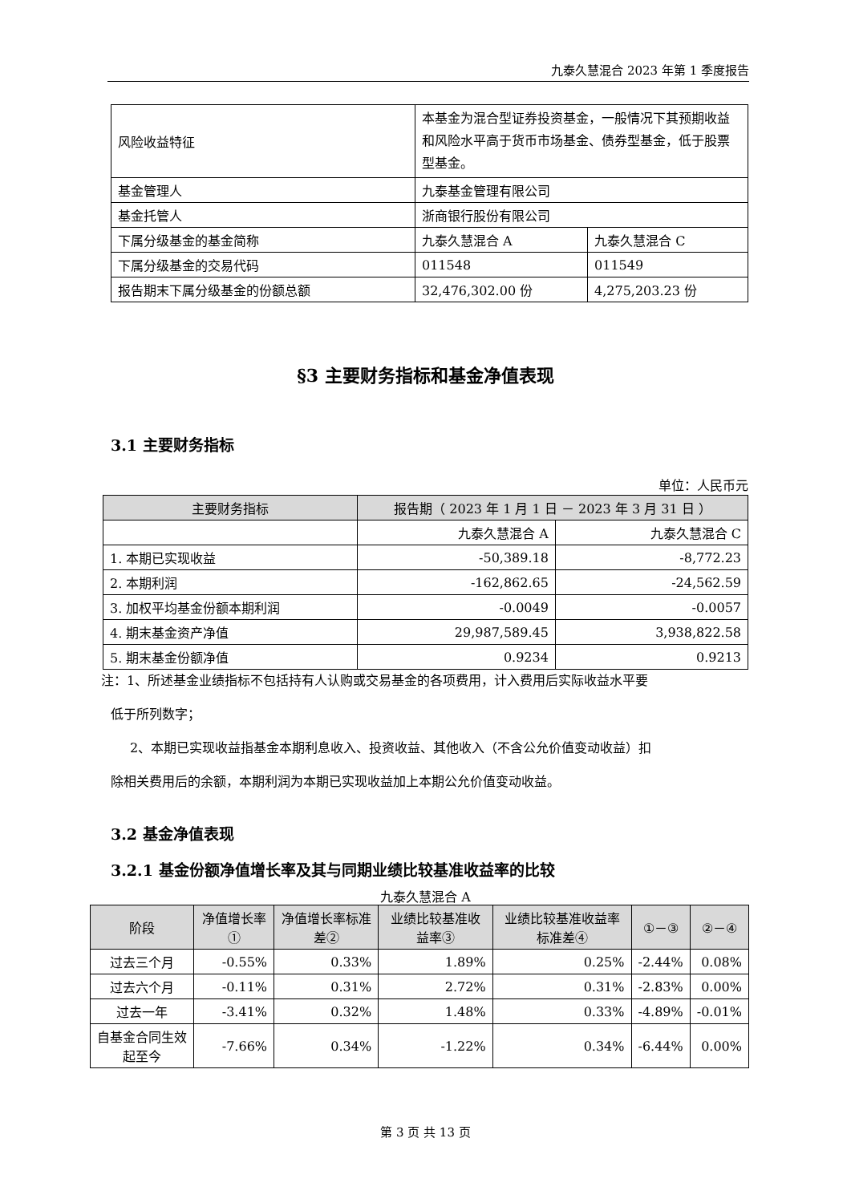九泰久慧混合 2023 年第 1 季度报告
| 风险收益特征 | 本基金为混合型证券投资基金，一般情况下其预期收益和风险水平高于货币市场基金、债券型基金，低于股票型基金。 | |
| 基金管理人 | 九泰基金管理有限公司 | |
| 基金托管人 | 浙商银行股份有限公司 | |
| 下属分级基金的基金简称 | 九泰久慧混合 A | 九泰久慧混合 C |
| 下属分级基金的交易代码 | 011548 | 011549 |
| 报告期末下属分级基金的份额总额 | 32,476,302.00 份 | 4,275,203.23 份 |
§3 主要财务指标和基金净值表现
3.1 主要财务指标
单位：人民币元
| 主要财务指标 | 报告期（ 2023 年 1 月 1 日 － 2023 年 3 月 31 日 ） | |
| --- | --- | --- |
| | 九泰久慧混合 A | 九泰久慧混合 C |
| 1. 本期已实现收益 | -50,389.18 | -8,772.23 |
| 2. 本期利润 | -162,862.65 | -24,562.59 |
| 3. 加权平均基金份额本期利润 | -0.0049 | -0.0057 |
| 4. 期末基金资产净值 | 29,987,589.45 | 3,938,822.58 |
| 5. 期末基金份额净值 | 0.9234 | 0.9213 |
注：1、所述基金业绩指标不包括持有人认购或交易基金的各项费用，计入费用后实际收益水平要
低于所列数字；
2、本期已实现收益指基金本期利息收入、投资收益、其他收入（不含公允价值变动收益）扣
除相关费用后的余额，本期利润为本期已实现收益加上本期公允价值变动收益。
3.2 基金净值表现
3.2.1 基金份额净值增长率及其与同期业绩比较基准收益率的比较
九泰久慧混合 A
| 阶段 | 净值增长率① | 净值增长率标准差② | 业绩比较基准收益率③ | 业绩比较基准收益率标准差④ | ①－③ | ②－④ |
| --- | --- | --- | --- | --- | --- | --- |
| 过去三个月 | -0.55% | 0.33% | 1.89% | 0.25% | -2.44% | 0.08% |
| 过去六个月 | -0.11% | 0.31% | 2.72% | 0.31% | -2.83% | 0.00% |
| 过去一年 | -3.41% | 0.32% | 1.48% | 0.33% | -4.89% | -0.01% |
| 自基金合同生效起至今 | -7.66% | 0.34% | -1.22% | 0.34% | -6.44% | 0.00% |
第 3 页 共 13 页